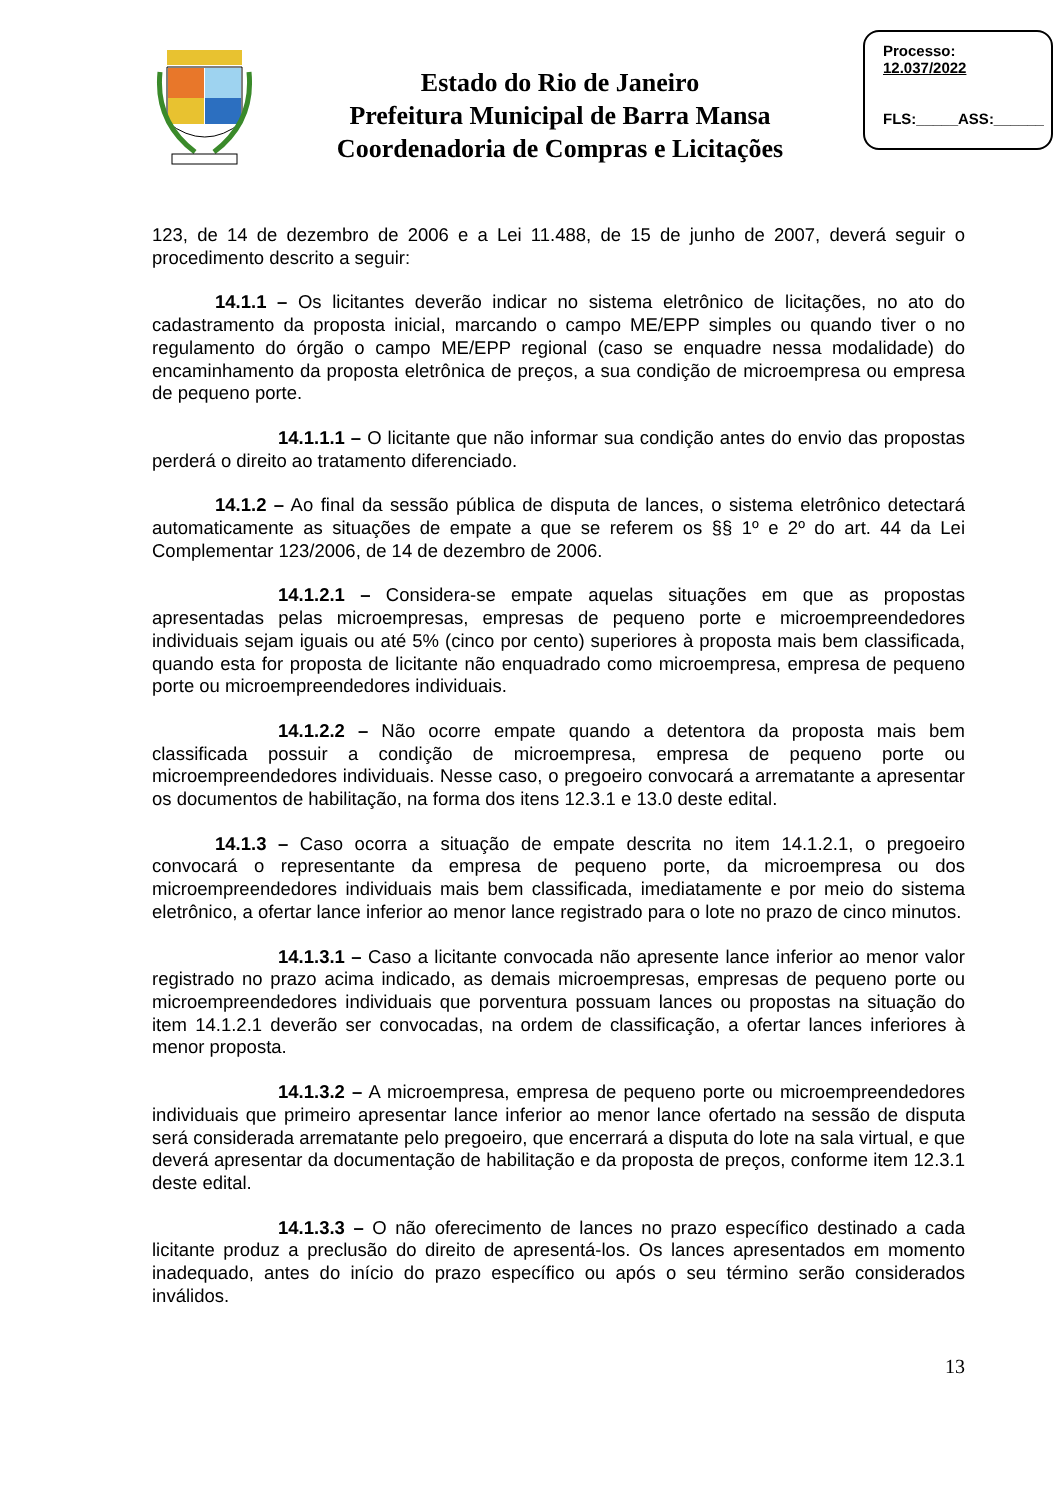Estado do Rio de Janeiro
Prefeitura Municipal de Barra Mansa
Coordenadoria de Compras e Licitações
Processo:
12.037/2022
FLS:_____ASS:______
123, de 14 de dezembro de 2006 e a Lei 11.488, de 15 de junho de 2007, deverá seguir o procedimento descrito a seguir:
14.1.1 – Os licitantes deverão indicar no sistema eletrônico de licitações, no ato do cadastramento da proposta inicial, marcando o campo ME/EPP simples ou quando tiver o no regulamento do órgão o campo ME/EPP regional (caso se enquadre nessa modalidade) do encaminhamento da proposta eletrônica de preços, a sua condição de microempresa ou empresa de pequeno porte.
14.1.1.1 – O licitante que não informar sua condição antes do envio das propostas perderá o direito ao tratamento diferenciado.
14.1.2 – Ao final da sessão pública de disputa de lances, o sistema eletrônico detectará automaticamente as situações de empate a que se referem os §§ 1º e 2º do art. 44 da Lei Complementar 123/2006, de 14 de dezembro de 2006.
14.1.2.1 – Considera-se empate aquelas situações em que as propostas apresentadas pelas microempresas, empresas de pequeno porte e microempreendedores individuais sejam iguais ou até 5% (cinco por cento) superiores à proposta mais bem classificada, quando esta for proposta de licitante não enquadrado como microempresa, empresa de pequeno porte ou microempreendedores individuais.
14.1.2.2 – Não ocorre empate quando a detentora da proposta mais bem classificada possuir a condição de microempresa, empresa de pequeno porte ou microempreendedores individuais. Nesse caso, o pregoeiro convocará a arrematante a apresentar os documentos de habilitação, na forma dos itens 12.3.1 e 13.0 deste edital.
14.1.3 – Caso ocorra a situação de empate descrita no item 14.1.2.1, o pregoeiro convocará o representante da empresa de pequeno porte, da microempresa ou dos microempreendedores individuais mais bem classificada, imediatamente e por meio do sistema eletrônico, a ofertar lance inferior ao menor lance registrado para o lote no prazo de cinco minutos.
14.1.3.1 – Caso a licitante convocada não apresente lance inferior ao menor valor registrado no prazo acima indicado, as demais microempresas, empresas de pequeno porte ou microempreendedores individuais que porventura possuam lances ou propostas na situação do item 14.1.2.1 deverão ser convocadas, na ordem de classificação, a ofertar lances inferiores à menor proposta.
14.1.3.2 – A microempresa, empresa de pequeno porte ou microempreendedores individuais que primeiro apresentar lance inferior ao menor lance ofertado na sessão de disputa será considerada arrematante pelo pregoeiro, que encerrará a disputa do lote na sala virtual, e que deverá apresentar da documentação de habilitação e da proposta de preços, conforme item 12.3.1 deste edital.
14.1.3.3 – O não oferecimento de lances no prazo específico destinado a cada licitante produz a preclusão do direito de apresentá-los. Os lances apresentados em momento inadequado, antes do início do prazo específico ou após o seu término serão considerados inválidos.
13